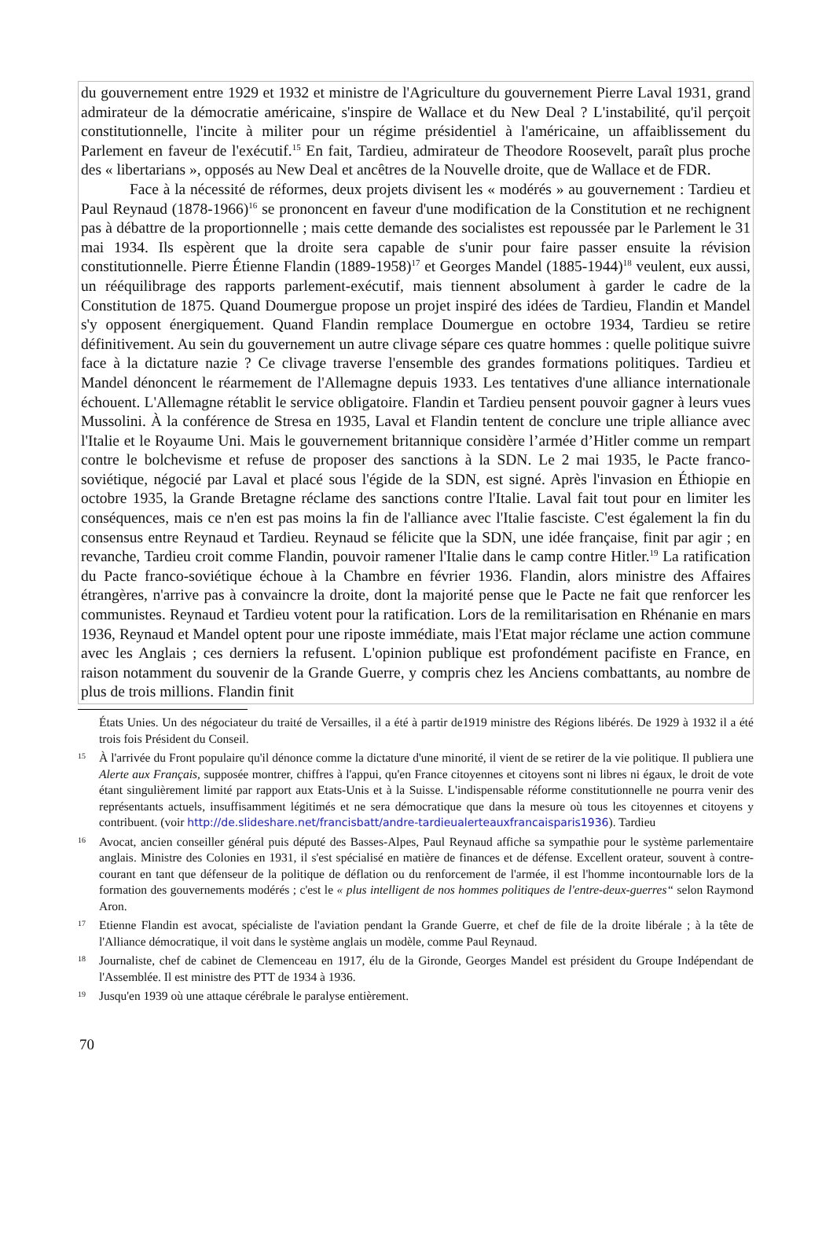du gouvernement entre 1929 et 1932 et ministre de l'Agriculture du gouvernement Pierre Laval 1931, grand admirateur de la démocratie américaine, s'inspire de Wallace et du New Deal ? L'instabilité, qu'il perçoit constitutionnelle, l'incite à militer pour un régime présidentiel à l'américaine, un affaiblissement du Parlement en faveur de l'exécutif.<sup>15</sup> En fait, Tardieu, admirateur de Theodore Roosevelt, paraît plus proche des « libertarians », opposés au New Deal et ancêtres de la Nouvelle droite, que de Wallace et de FDR.
Face à la nécessité de réformes, deux projets divisent les « modérés » au gouvernement : Tardieu et Paul Reynaud (1878-1966)<sup>16</sup> se prononcent en faveur d'une modification de la Constitution et ne rechignent pas à débattre de la proportionnelle ; mais cette demande des socialistes est repoussée par le Parlement le 31 mai 1934. Ils espèrent que la droite sera capable de s'unir pour faire passer ensuite la révision constitutionnelle. Pierre Étienne Flandin (1889-1958)<sup>17</sup> et Georges Mandel (1885-1944)<sup>18</sup> veulent, eux aussi, un rééquilibrage des rapports parlement-exécutif, mais tiennent absolument à garder le cadre de la Constitution de 1875. Quand Doumergue propose un projet inspiré des idées de Tardieu, Flandin et Mandel s'y opposent énergiquement. Quand Flandin remplace Doumergue en octobre 1934, Tardieu se retire définitivement. Au sein du gouvernement un autre clivage sépare ces quatre hommes : quelle politique suivre face à la dictature nazie ? Ce clivage traverse l'ensemble des grandes formations politiques. Tardieu et Mandel dénoncent le réarmement de l'Allemagne depuis 1933. Les tentatives d'une alliance internationale échouent. L'Allemagne rétablit le service obligatoire. Flandin et Tardieu pensent pouvoir gagner à leurs vues Mussolini. À la conférence de Stresa en 1935, Laval et Flandin tentent de conclure une triple alliance avec l'Italie et le Royaume Uni. Mais le gouvernement britannique considère l’armée d’Hitler comme un rempart contre le bolchevisme et refuse de proposer des sanctions à la SDN. Le 2 mai 1935, le Pacte franco-soviétique, négocié par Laval et placé sous l'égide de la SDN, est signé. Après l'invasion en Éthiopie en octobre 1935, la Grande Bretagne réclame des sanctions contre l'Italie. Laval fait tout pour en limiter les conséquences, mais ce n'en est pas moins la fin de l'alliance avec l'Italie fasciste. C'est également la fin du consensus entre Reynaud et Tardieu. Reynaud se félicite que la SDN, une idée française, finit par agir ; en revanche, Tardieu croit comme Flandin, pouvoir ramener l'Italie dans le camp contre Hitler.<sup>19</sup> La ratification du Pacte franco-soviétique échoue à la Chambre en février 1936. Flandin, alors ministre des Affaires étrangères, n'arrive pas à convaincre la droite, dont la majorité pense que le Pacte ne fait que renforcer les communistes. Reynaud et Tardieu votent pour la ratification. Lors de la remilitarisation en Rhénanie en mars 1936, Reynaud et Mandel optent pour une riposte immédiate, mais l'Etat major réclame une action commune avec les Anglais ; ces derniers la refusent. L'opinion publique est profondément pacifiste en France, en raison notamment du souvenir de la Grande Guerre, y compris chez les Anciens combattants, au nombre de plus de trois millions. Flandin finit
États Unies. Un des négociateur du traité de Versailles, il a été à partir de1919 ministre des Régions libérés. De 1929 à 1932 il a été trois fois Président du Conseil.
15 À l'arrivée du Front populaire qu'il dénonce comme la dictature d'une minorité, il vient de se retirer de la vie politique. Il publiera une Alerte aux Français, supposée montrer, chiffres à l'appui, qu'en France citoyennes et citoyens sont ni libres ni égaux, le droit de vote étant singulièrement limité par rapport aux Etats-Unis et à la Suisse. L'indispensable réforme constitutionnelle ne pourra venir des représentants actuels, insuffisamment légitimés et ne sera démocratique que dans la mesure où tous les citoyennes et citoyens y contribuent. (voir http://de.slideshare.net/francisbatt/andre-tardieualerteauxfrancaisparis1936). Tardieu
16 Avocat, ancien conseiller général puis député des Basses-Alpes, Paul Reynaud affiche sa sympathie pour le système parlementaire anglais. Ministre des Colonies en 1931, il s'est spécialisé en matière de finances et de défense. Excellent orateur, souvent à contre-courant en tant que défenseur de la politique de déflation ou du renforcement de l'armée, il est l'homme incontournable lors de la formation des gouvernements modérés ; c'est le « plus intelligent de nos hommes politiques de l'entre-deux-guerres“ selon Raymond Aron.
17 Etienne Flandin est avocat, spécialiste de l'aviation pendant la Grande Guerre, et chef de file de la droite libérale ; à la tête de l'Alliance démocratique, il voit dans le système anglais un modèle, comme Paul Reynaud.
18 Journaliste, chef de cabinet de Clemenceau en 1917, élu de la Gironde, Georges Mandel est président du Groupe Indépendant de l'Assemblée. Il est ministre des PTT de 1934 à 1936.
19 Jusqu'en 1939 où une attaque cérébrale le paralyse entièrement.
70